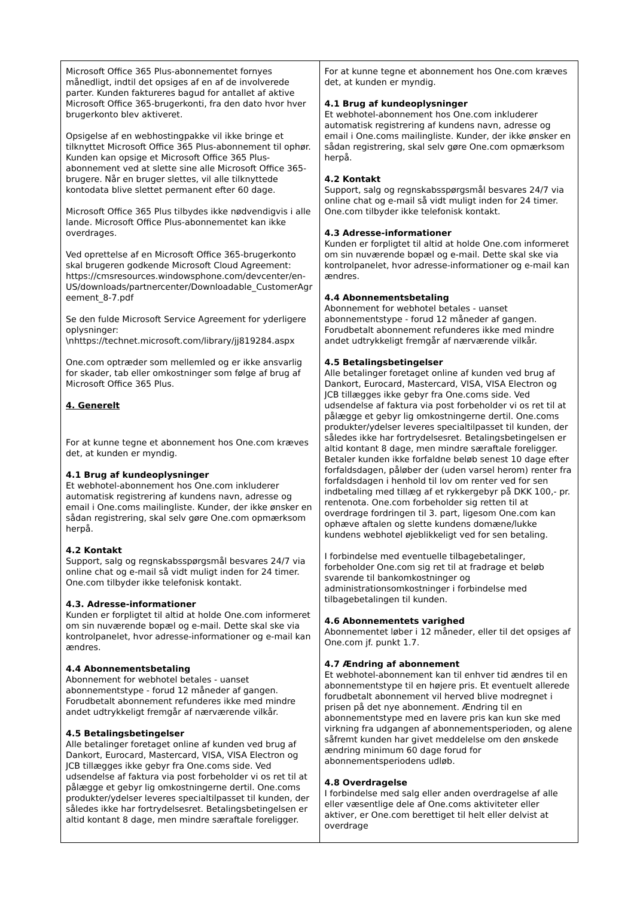| Microsoft Office 365 Plus-abonnementet fornyes månedligt, indtil det opsiges af en af de involverede parter. Kunden faktureres bagud for antallet af aktive Microsoft Office 365-brugerkonti, fra den dato hvor hver brugerkonto blev aktiveret. Opsigelse af en webhostingpakke vil ikke bringe et tilknyttet Microsoft Office 365 Plus-abonnement til ophør. Kunden kan opsige et Microsoft Office 365 Plus-abonnement ved at slette sine alle Microsoft Office 365-brugere. Når en bruger slettes, vil alle tilknyttede kontodata blive slettet permanent efter 60 dage. Microsoft Office 365 Plus tilbydes ikke nødvendigvis i alle lande. Microsoft Office Plus-abonnementet kan ikke overdrages. Ved oprettelse af en Microsoft Office 365-brugerkonto skal brugeren godkende Microsoft Cloud Agreement: https://cmsresources.windowsphone.com/devcenter/en-US/downloads/partnercenter/Downloadable_CustomerAgr eement_8-7.pdf Se den fulde Microsoft Service Agreement for yderligere oplysninger: \nhttps://technet.microsoft.com/library/jj819284.aspx One.com optræder som mellemled og er ikke ansvarlig for skader, tab eller omkostninger som følge af brug af Microsoft Office 365 Plus. 4. Generelt For at kunne tegne et abonnement hos One.com kræves det, at kunden er myndig. 4.1 Brug af kundeoplysninger Et webhotel-abonnement hos One.com inkluderer automatisk registrering af kundens navn, adresse og email i One.coms mailingliste. Kunder, der ikke ønsker en sådan registrering, skal selv gøre One.com opmærksom herpå. 4.2 Kontakt Support, salg og regnskabsspørgsmål besvares 24/7 via online chat og e-mail så vidt muligt inden for 24 timer. One.com tilbyder ikke telefonisk kontakt. 4.3. Adresse-informationer Kunden er forpligtet til altid at holde One.com informeret om sin nuværende bopæl og e-mail. Dette skal ske via kontrolpanelet, hvor adresse-informationer og e-mail kan ændres. 4.4 Abonnementsbetaling Abonnement for webhotel betales - uanset abonnementstype - forud 12 måneder af gangen. Forudbetalt abonnement refunderes ikke med mindre andet udtrykkeligt fremgår af nærværende vilkår. 4.5 Betalingsbetingelser Alle betalinger foretaget online af kunden ved brug af Dankort, Eurocard, Mastercard, VISA, VISA Electron og JCB tillægges ikke gebyr fra One.coms side. Ved udsendelse af faktura via post forbeholder vi os ret til at pålægge et gebyr lig omkostningerne dertil. One.coms produkter/ydelser leveres specialtilpasset til kunden, der således ikke har fortrydelsesret. Betalingsbetingelsen er altid kontant 8 dage, men mindre særaftale foreligger. | For at kunne tegne et abonnement hos One.com kræves det, at kunden er myndig. 4.1 Brug af kundeoplysninger Et webhotel-abonnement hos One.com inkluderer automatisk registrering af kundens navn, adresse og email i One.coms mailingliste. Kunder, der ikke ønsker en sådan registrering, skal selv gøre One.com opmærksom herpå. 4.2 Kontakt Support, salg og regnskabsspørgsmål besvares 24/7 via online chat og e-mail så vidt muligt inden for 24 timer. One.com tilbyder ikke telefonisk kontakt. 4.3 Adresse-informationer Kunden er forpligtet til altid at holde One.com informeret om sin nuværende bopæl og e-mail. Dette skal ske via kontrolpanelet, hvor adresse-informationer og e-mail kan ændres. 4.4 Abonnementsbetaling Abonnement for webhotel betales - uanset abonnementstype - forud 12 måneder af gangen. Forudbetalt abonnement refunderes ikke med mindre andet udtrykkeligt fremgår af nærværende vilkår. 4.5 Betalingsbetingelser Alle betalinger foretaget online af kunden ved brug af Dankort, Eurocard, Mastercard, VISA, VISA Electron og JCB tillægges ikke gebyr fra One.coms side. Ved udsendelse af faktura via post forbeholder vi os ret til at pålægge et gebyr lig omkostningerne dertil. One.coms produkter/ydelser leveres specialtilpasset til kunden, der således ikke har fortrydelsesret. Betalingsbetingelsen er altid kontant 8 dage, men mindre særaftale foreligger. Betaler kunden ikke forfaldne beløb senest 10 dage efter forfaldsdagen, påløber der (uden varsel herom) renter fra forfaldsdagen i henhold til lov om renter ved for sen indbetaling med tillæg af et rykkergebyr på DKK 100,- pr. rentenota. One.com forbeholder sig retten til at overdrage fordringen til 3. part, ligesom One.com kan ophæve aftalen og slette kundens domæne/lukke kundens webhotel øjeblikkeligt ved for sen betaling. I forbindelse med eventuelle tilbagebetalinger, forbeholder One.com sig ret til at fradrage et beløb svarende til bankomkostninger og administrationsomkostninger i forbindelse med tilbagebetalingen til kunden. 4.6 Abonnementets varighed Abonnementet løber i 12 måneder, eller til det opsiges af One.com jf. punkt 1.7. 4.7 Ændring af abonnement Et webhotel-abonnement kan til enhver tid ændres til en abonnementstype til en højere pris. Et eventuelt allerede forudbetalt abonnement vil herved blive modregnet i prisen på det nye abonnement. Ændring til en abonnementstype med en lavere pris kan kun ske med virkning fra udgangen af abonnementsperioden, og alene såfremt kunden har givet meddelelse om den ønskede ændring minimum 60 dage forud for abonnementsperiodens udløb. 4.8 Overdragelse I forbindelse med salg eller anden overdragelse af alle eller væsentlige dele af One.coms aktiviteter eller aktiver, er One.com berettiget til helt eller delvist at overdrage |